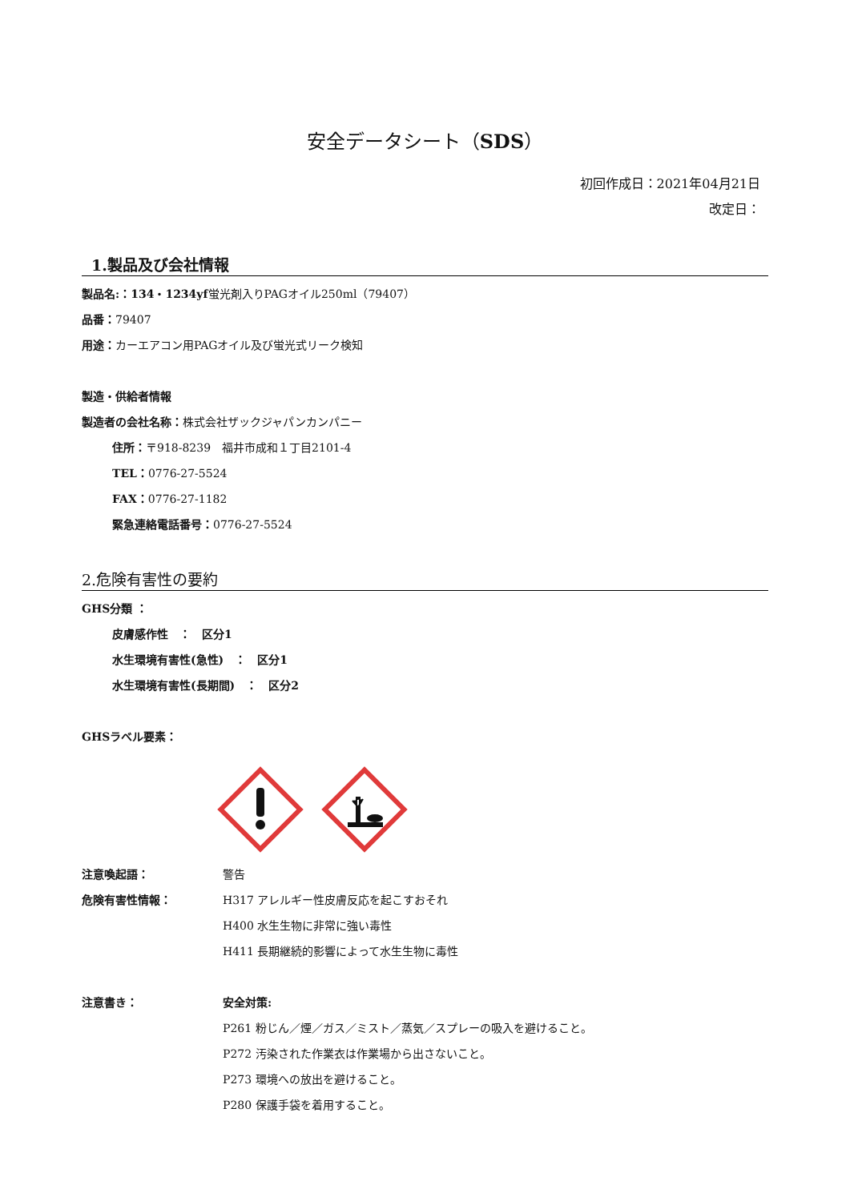安全データシート（SDS）
初回作成日：2021年04月21日
改定日：　　　　　
1.製品及び会社情報
製品名:：134・1234yf蛍光剤入りPAGオイル250ml（79407）
品番：79407
用途：カーエアコン用PAGオイル及び蛍光式リーク検知
製造・供給者情報
製造者の会社名称：株式会社ザックジャパンカンパニー
住所：〒918-8239　福井市成和１丁目2101-4
TEL：0776-27-5524
FAX：0776-27-1182
緊急連絡電話番号：0776-27-5524
2.危険有害性の要約
GHS分類 ：
皮膚感作性　：　区分1
水生環境有害性(急性)　：　区分1
水生環境有害性(長期間)　：　区分2
GHSラベル要素：
注意喚起語： 警告
危険有害性情報： H317 アレルギー性皮膚反応を起こすおそれ
H400 水生生物に非常に強い毒性
H411 長期継続的影響によって水生生物に毒性
注意書き： 安全対策:
P261 粉じん／煙／ガス／ミスト／蒸気／スプレーの吸入を避けること。
P272 汚染された作業衣は作業場から出さないこと。
P273 環境への放出を避けること。
P280 保護手袋を着用すること。